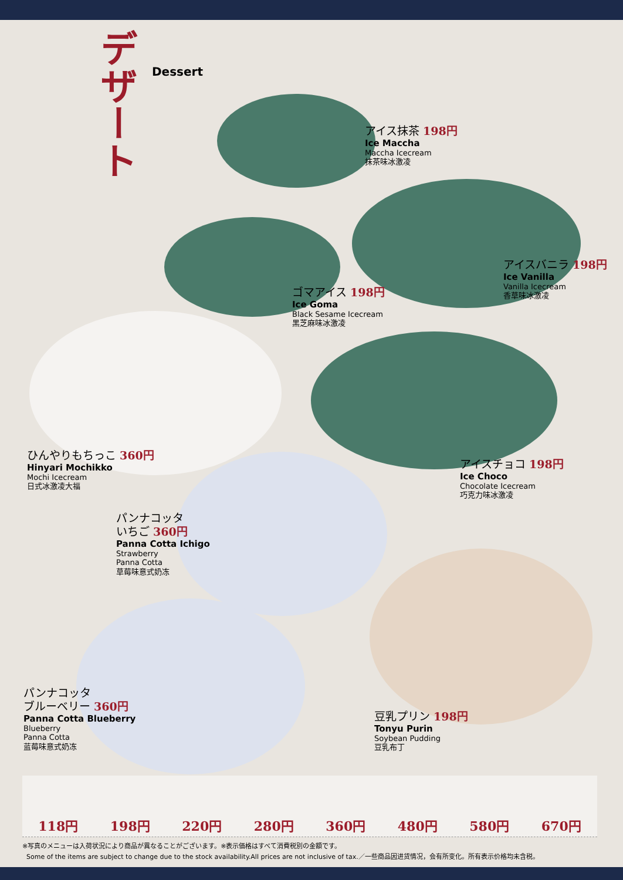デザート
Dessert
アイス抹茶 198円
Ice Maccha
Maccha Icecream
抹茶味冰激凌
アイスバニラ 198円
Ice Vanilla
Vanilla Icecream
香草味冰激凌
ゴマアイス 198円
Ice Goma
Black Sesame Icecream
黑芝麻味冰激凌
ひんやりもちっこ 360円
Hinyari Mochikko
Mochi Icecream
日式冰激凌大福
アイスチョコ 198円
Ice Choco
Chocolate Icecream
巧克力味冰激凌
パンナコッタ
いちご 360円
Panna Cotta Ichigo
Strawberry
Panna Cotta
草莓味意式奶冻
パンナコッタ
ブルーベリー 360円
Panna Cotta Blueberry
Blueberry
Panna Cotta
蓝莓味意式奶冻
豆乳プリン 198円
Tonyu Purin
Soybean Pudding
豆乳布丁
118円 198円 220円 280円 360円 480円 580円 670円
※写真のメニューは入荷状況により商品が異なることがございます。※表示価格はすべて消費税別の金額です。
Some of the items are subject to change due to the stock availability.All prices are not inclusive of tax.／一些商品因进货情况，会有所变化。所有表示价格均未含税。